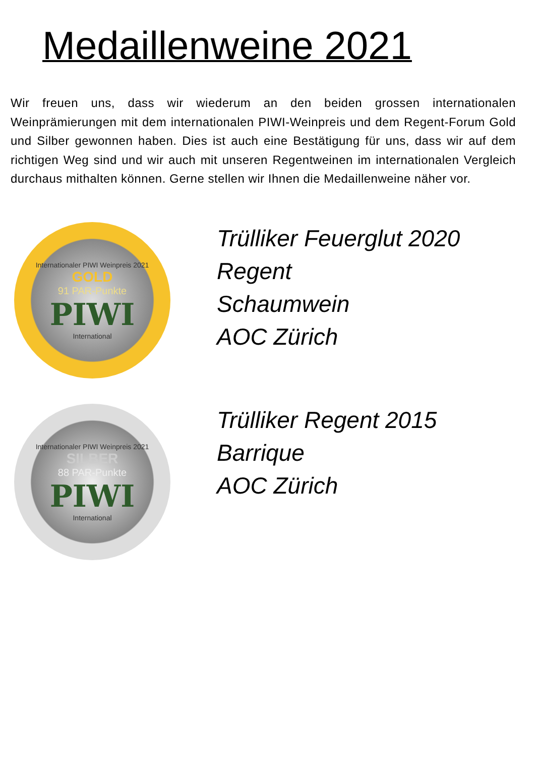Medaillenweine 2021
Wir freuen uns, dass wir wiederum an den beiden grossen internationalen Weinprämierungen mit dem internationalen PIWI-Weinpreis und dem Regent-Forum Gold und Silber gewonnen haben. Dies ist auch eine Bestätigung für uns, dass wir auf dem richtigen Weg sind und wir auch mit unseren Regentweinen im internationalen Vergleich durchaus mithalten können. Gerne stellen wir Ihnen die Medaillenweine näher vor.
Internationaler PIWI Weinpreis 2021
GOLD
91 PAR-Punkte
PIWI
International
Trülliker Feuerglut 2020
Regent
Schaumwein
AOC Zürich
Internationaler PIWI Weinpreis 2021
SILBER
88 PAR-Punkte
PIWI
International
Trülliker Regent 2015
Barrique
AOC Zürich